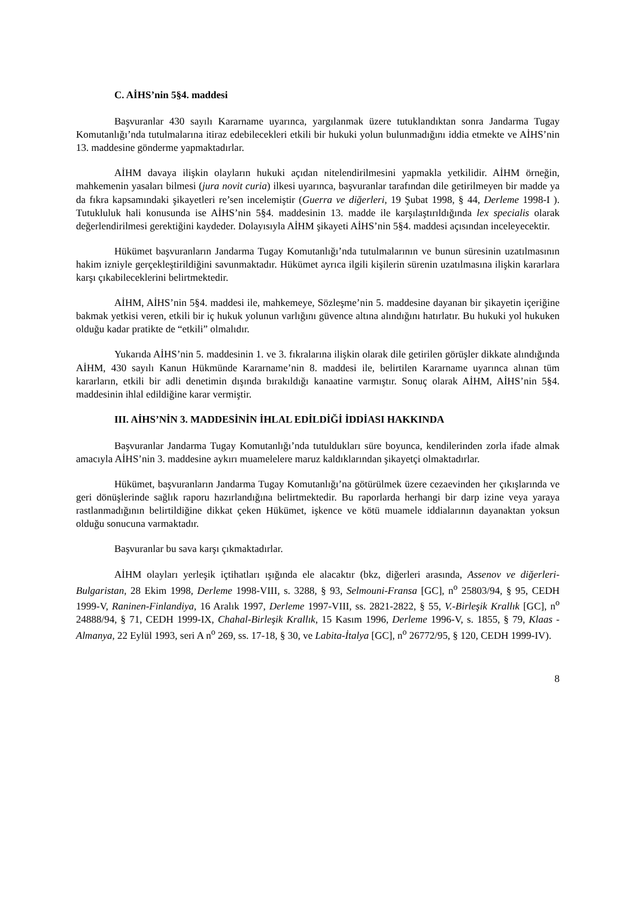C. AİHS’nin 5§4. maddesi
Başvuranlar 430 sayılı Kararname uyarınca, yargılanmak üzere tutuklandıktan sonra Jandarma Tugay Komutanlığı’nda tutulmalarına itiraz edebilecekleri etkili bir hukuki yolun bulunmadığını iddia etmekte ve AİHS’nin 13. maddesine gönderme yapmaktadırlar.
AİHM davaya ilişkin olayların hukuki açıdan nitelendirilmesini yapmakla yetkilidir. AİHM örneğin, mahkemenin yasaları bilmesi (jura novit curia) ilkesi uyarınca, başvuranlar tarafından dile getirilmeyen bir madde ya da fıkra kapsamındaki şikayetleri re’sen incelemiştir (Guerra ve diğerleri, 19 Şubat 1998, § 44, Derleme 1998-I ). Tutukluluk hali konusunda ise AİHS’nin 5§4. maddesinin 13. madde ile karşılaştırıldığında lex specialis olarak değerlendirilmesi gerektiğini kaydeder. Dolayısıyla AİHM şikayeti AİHS’nin 5§4. maddesi açısından inceleyecektir.
Hükümet başvuranların Jandarma Tugay Komutanlığı’nda tutulmalarının ve bunun süresinin uzatılmasının hakim izniyle gerçekleştirildiğini savunmaktadır. Hükümet ayrıca ilgili kişilerin sürenin uzatılmasına ilişkin kararlara karşı çıkabileceklerini belirtmektedir.
AİHM, AİHS’nin 5§4. maddesi ile, mahkemeye, Sözleşme’nin 5. maddesine dayanan bir şikayetin içeriğine bakmak yetkisi veren, etkili bir iç hukuk yolunun varlığını güvence altına alındığını hatırlatır. Bu hukuki yol hukuken olduğu kadar pratikte de “etkili” olmalıdır.
Yukarıda AİHS’nin 5. maddesinin 1. ve 3. fıkralarına ilişkin olarak dile getirilen görüşler dikkate alındığında AİHM, 430 sayılı Kanun Hükmünde Kararname’nin 8. maddesi ile, belirtilen Kararname uyarınca alınan tüm kararların, etkili bir adli denetimin dışında bırakıldığı kanaatine varmıştır. Sonuç olarak AİHM, AİHS’nin 5§4. maddesinin ihlal edildiğine karar vermiştir.
III. AİHS’NİN 3. MADDESİNİN İHLAL EDİLDİĞİ İDDİASI HAKKINDA
Başvuranlar Jandarma Tugay Komutanlığı’nda tutuldukları süre boyunca, kendilerinden zorla ifade almak amacıyla AİHS’nin 3. maddesine aykırı muamelelere maruz kaldıklarından şikayetçi olmaktadırlar.
Hükümet, başvuranların Jandarma Tugay Komutanlığı’na götürülmek üzere cezaevinden her çıkışlarında ve geri dönüşlerinde sağlık raporu hazırlandığına belirtmektedir. Bu raporlarda herhangi bir darp izine veya yaraya rastlanmadığının belirtildiğine dikkat çeken Hükümet, işkence ve kötü muamele iddialarının dayanaktan yoksun olduğu sonucuna varmaktadır.
Başvuranlar bu sava karşı çıkmaktadırlar.
AİHM olayları yerleşik içtihatları ışığında ele alacaktır (bkz, diğerleri arasında, Assenov ve diğerleri-Bulgaristan, 28 Ekim 1998, Derleme 1998-VIII, s. 3288, § 93, Selmouni-Fransa [GC], n<sup>o</sup> 25803/94, § 95, CEDH 1999-V, Raninen-Finlandiya, 16 Aralık 1997, Derleme 1997-VIII, ss. 2821-2822, § 55, V.-Birleşik Krallık [GC], n<sup>o</sup> 24888/94, § 71, CEDH 1999-IX, Chahal-Birleşik Krallık, 15 Kasım 1996, Derleme 1996-V, s. 1855, § 79, Klaas -Almanya, 22 Eylül 1993, seri A n<sup>o</sup> 269, ss. 17-18, § 30, ve Labita-İtalya [GC], n<sup>o</sup> 26772/95, § 120, CEDH 1999-IV).
8